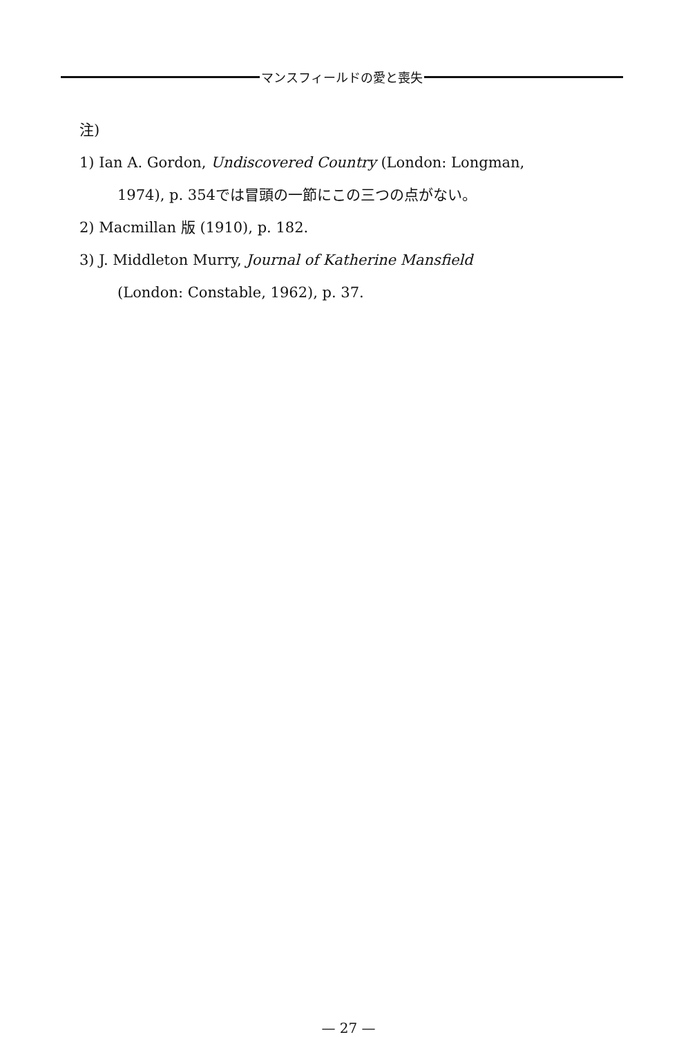マンスフィールドの愛と喪失
注)
1) Ian A. Gordon, Undiscovered Country (London: Longman,
1974), p. 354では冒頭の一節にこの三つの点がない。
2) Macmillan 版 (1910), p. 182.
3) J. Middleton Murry, Journal of Katherine Mansfield
(London: Constable, 1962), p. 37.
— 27 —